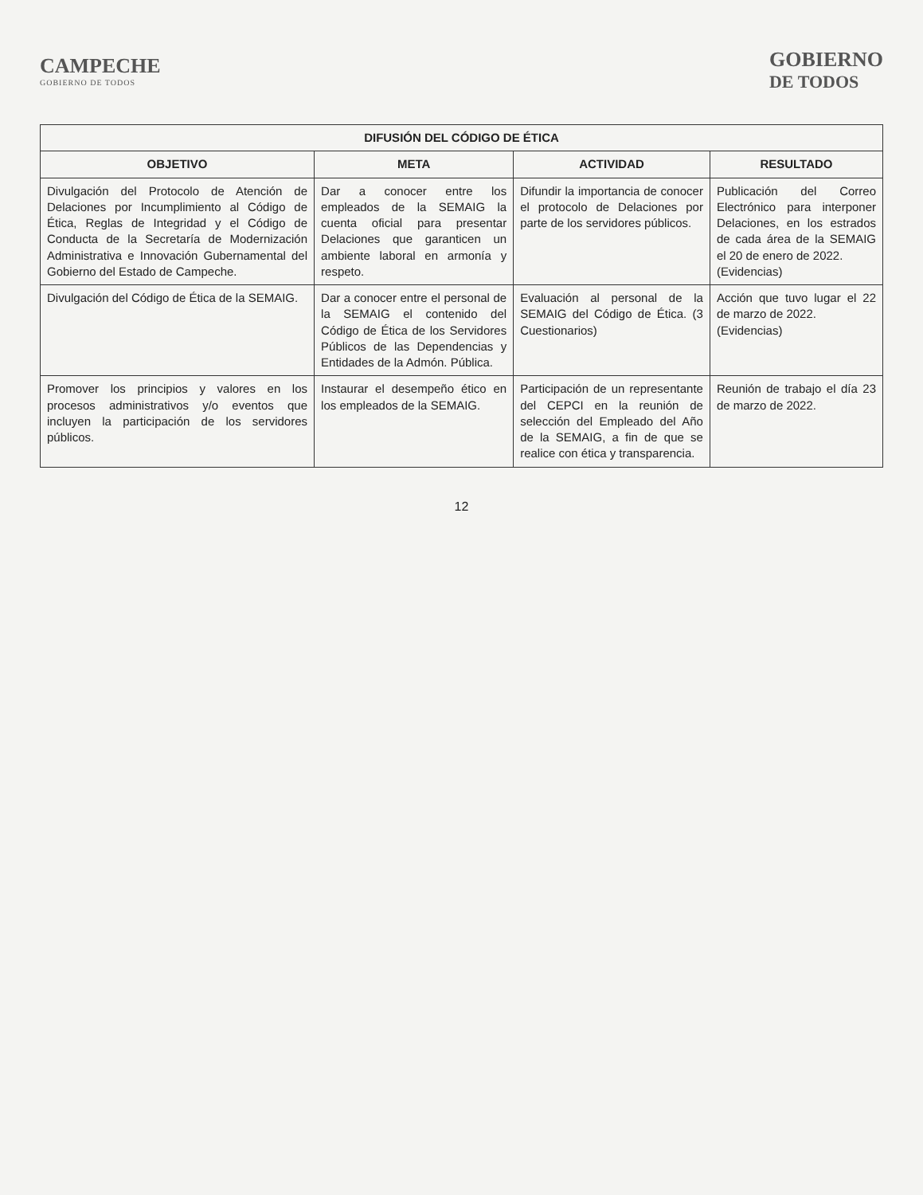CAMPECHE
GOBIERNO DE TODOS
GOBIERNO
DE TODOS
| DIFUSIÓN DEL CÓDIGO DE ÉTICA | | | |
| --- | --- | --- | --- |
| OBJETIVO | META | ACTIVIDAD | RESULTADO |
| Divulgación del Protocolo de Atención de Delaciones por Incumplimiento al Código de Ética, Reglas de Integridad y el Código de Conducta de la Secretaría de Modernización Administrativa e Innovación Gubernamental del Gobierno del Estado de Campeche. | Dar a conocer entre los empleados de la SEMAIG la cuenta oficial para presentar Delaciones que garanticen un ambiente laboral en armonía y respeto. | Difundir la importancia de conocer el protocolo de Delaciones por parte de los servidores públicos. | Publicación del Correo Electrónico para interponer Delaciones, en los estrados de cada área de la SEMAIG el 20 de enero de 2022. (Evidencias) |
| Divulgación del Código de Ética de la SEMAIG. | Dar a conocer entre el personal de la SEMAIG el contenido del Código de Ética de los Servidores Públicos de las Dependencias y Entidades de la Admón. Pública. | Evaluación al personal de la SEMAIG del Código de Ética. (3 Cuestionarios) | Acción que tuvo lugar el 22 de marzo de 2022. (Evidencias) |
| Promover los principios y valores en los procesos administrativos y/o eventos que incluyen la participación de los servidores públicos. | Instaurar el desempeño ético en los empleados de la SEMAIG. | Participación de un representante del CEPCI en la reunión de selección del Empleado del Año de la SEMAIG, a fin de que se realice con ética y transparencia. | Reunión de trabajo el día 23 de marzo de 2022. |
12